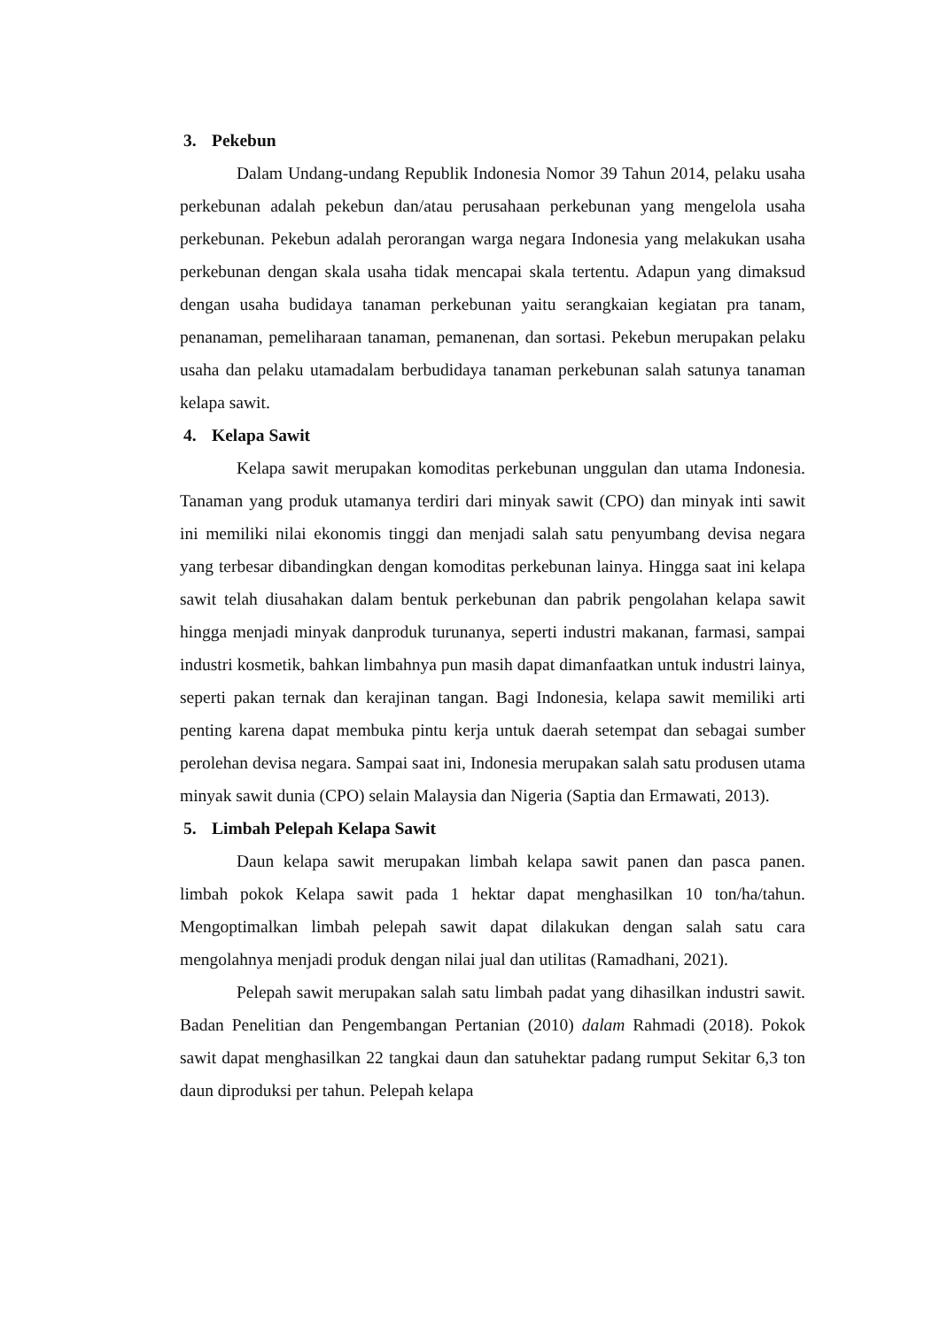3. Pekebun
Dalam Undang-undang Republik Indonesia Nomor 39 Tahun 2014, pelaku usaha perkebunan adalah pekebun dan/atau perusahaan perkebunan yang mengelola usaha perkebunan. Pekebun adalah perorangan warga negara Indonesia yang melakukan usaha perkebunan dengan skala usaha tidak mencapai skala tertentu. Adapun yang dimaksud dengan usaha budidaya tanaman perkebunan yaitu serangkaian kegiatan pra tanam, penanaman, pemeliharaan tanaman, pemanenan, dan sortasi. Pekebun merupakan pelaku usaha dan pelaku utamadalam berbudidaya tanaman perkebunan salah satunya tanaman kelapa sawit.
4. Kelapa Sawit
Kelapa sawit merupakan komoditas perkebunan unggulan dan utama Indonesia. Tanaman yang produk utamanya terdiri dari minyak sawit (CPO) dan minyak inti sawit ini memiliki nilai ekonomis tinggi dan menjadi salah satu penyumbang devisa negara yang terbesar dibandingkan dengan komoditas perkebunan lainya. Hingga saat ini kelapa sawit telah diusahakan dalam bentuk perkebunan dan pabrik pengolahan kelapa sawit hingga menjadi minyak danproduk turunanya, seperti industri makanan, farmasi, sampai industri kosmetik, bahkan limbahnya pun masih dapat dimanfaatkan untuk industri lainya, seperti pakan ternak dan kerajinan tangan. Bagi Indonesia, kelapa sawit memiliki arti penting karena dapat membuka pintu kerja untuk daerah setempat dan sebagai sumber perolehan devisa negara. Sampai saat ini, Indonesia merupakan salah satu produsen utama minyak sawit dunia (CPO) selain Malaysia dan Nigeria (Saptia dan Ermawati, 2013).
5. Limbah Pelepah Kelapa Sawit
Daun kelapa sawit merupakan limbah kelapa sawit panen dan pasca panen. limbah pokok Kelapa sawit pada 1 hektar dapat menghasilkan 10 ton/ha/tahun. Mengoptimalkan limbah pelepah sawit dapat dilakukan dengan salah satu cara mengolahnya menjadi produk dengan nilai jual dan utilitas (Ramadhani, 2021).
Pelepah sawit merupakan salah satu limbah padat yang dihasilkan industri sawit. Badan Penelitian dan Pengembangan Pertanian (2010) dalam Rahmadi (2018). Pokok sawit dapat menghasilkan 22 tangkai daun dan satuhektar padang rumput Sekitar 6,3 ton daun diproduksi per tahun. Pelepah kelapa